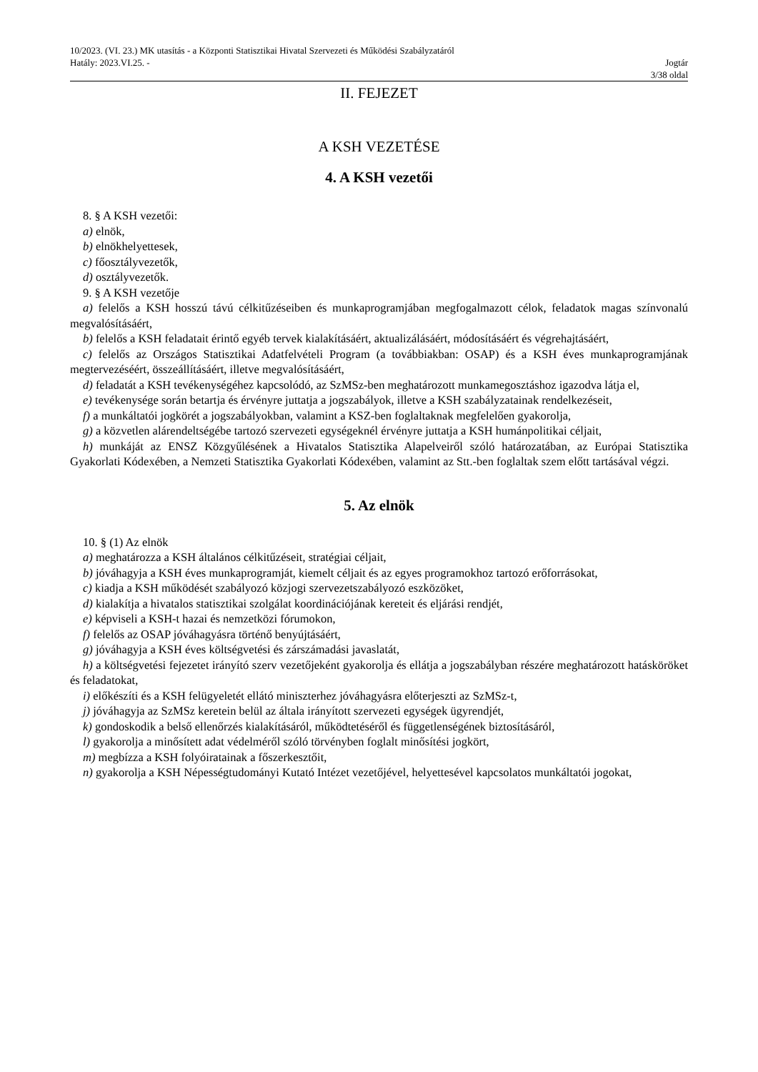10/2023. (VI. 23.) MK utasítás - a Központi Statisztikai Hivatal Szervezeti és Működési Szabályzatáról
Hatály: 2023.VI.25. - Jogtár
3/38 oldal
II. FEJEZET
A KSH VEZETÉSE
4. A KSH vezetői
8. § A KSH vezetői:
a) elnök,
b) elnökhelyettesek,
c) főosztályvezetők,
d) osztályvezetők.
9. § A KSH vezetője
a) felelős a KSH hosszú távú célkitűzéseiben és munkaprogramjában megfogalmazott célok, feladatok magas színvonalú megvalósításáért,
b) felelős a KSH feladatait érintő egyéb tervek kialakításáért, aktualizálásáért, módosításáért és végrehajtásáért,
c) felelős az Országos Statisztikai Adatfelvételi Program (a továbbiakban: OSAP) és a KSH éves munkaprogramjának megtervezéséért, összeállításáért, illetve megvalósításáért,
d) feladatát a KSH tevékenységéhez kapcsolódó, az SzMSz-ben meghatározott munkamegosztáshoz igazodva látja el,
e) tevékenysége során betartja és érvényre juttatja a jogszabályok, illetve a KSH szabályzatainak rendelkezéseit,
f) a munkáltatói jogkörét a jogszabályokban, valamint a KSZ-ben foglaltaknak megfelelően gyakorolja,
g) a közvetlen alárendeltségébe tartozó szervezeti egységeknél érvényre juttatja a KSH humánpolitikai céljait,
h) munkáját az ENSZ Közgyűlésének a Hivatalos Statisztika Alapelveiről szóló határozatában, az Európai Statisztika Gyakorlati Kódexében, a Nemzeti Statisztika Gyakorlati Kódexében, valamint az Stt.-ben foglaltak szem előtt tartásával végzi.
5. Az elnök
10. § (1) Az elnök
a) meghatározza a KSH általános célkitűzéseit, stratégiai céljait,
b) jóváhagyja a KSH éves munkaprogramját, kiemelt céljait és az egyes programokhoz tartozó erőforrásokat,
c) kiadja a KSH működését szabályozó közjogi szervezetszabályozó eszközöket,
d) kialakítja a hivatalos statisztikai szolgálat koordinációjának kereteit és eljárási rendjét,
e) képviseli a KSH-t hazai és nemzetközi fórumokon,
f) felelős az OSAP jóváhagyásra történő benyújtásáért,
g) jóváhagyja a KSH éves költségvetési és zárszámadási javaslatát,
h) a költségvetési fejezetet irányító szerv vezetőjeként gyakorolja és ellátja a jogszabályban részére meghatározott hatásköröket és feladatokat,
i) előkészíti és a KSH felügyeletét ellátó miniszterhez jóváhagyásra előterjeszti az SzMSz-t,
j) jóváhagyja az SzMSz keretein belül az általa irányított szervezeti egységek ügyrendjét,
k) gondoskodik a belső ellenőrzés kialakításáról, működtetéséről és függetlenségének biztosításáról,
l) gyakorolja a minősített adat védelméről szóló törvényben foglalt minősítési jogkört,
m) megbízza a KSH folyóiratainak a főszerkesztőit,
n) gyakorolja a KSH Népességtudományi Kutató Intézet vezetőjével, helyettesével kapcsolatos munkáltatói jogokat,